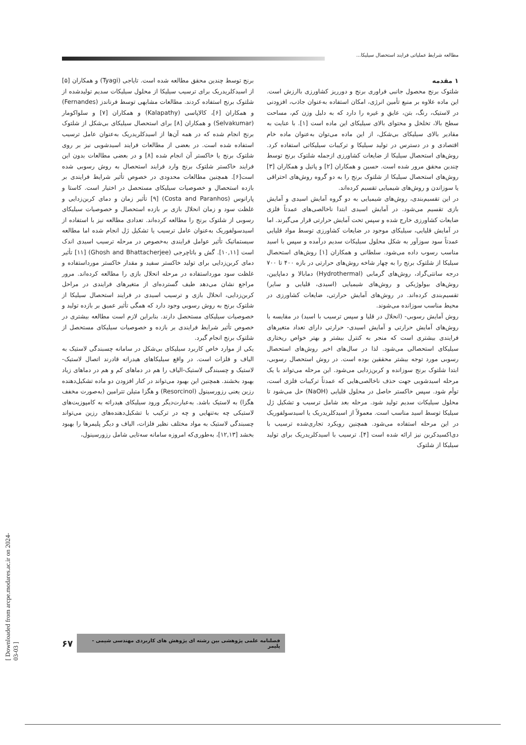مطالعه شرایط عملیاتی فرایند استحصال سیلیکا...
۱ مقدمه
شلتوک برنج محصول جانبی فراوری برنج و دورریز کشاورزی باارزش است. این ماده علاوه بر منبع تأمین انرژی، امکان استفاده به‌عنوان جاذب، افزودنی در لاستیک، رنگ، بتن، عایق و غیره را دارد که به دلیل وزن کم، مساحت سطح بالا، تخلخل و محتوای بالای سیلیکای این ماده است [۱]. با عنایت به مقادیر بالای سیلیکای بی‌شکل، از این ماده می‌توان به‌عنوان ماده خام اقتصادی و در دسترس در تولید سیلیکا و ترکیبات سیلیکاتی استفاده کرد. روش‌های استحصال سیلیکا از ضایعات کشاورزی ازجمله شلتوک برنج توسط چندین محقق مرور شده است. حسین و همکاران [۲] و پاتیل و همکاران [۳] روش‌های استحصال سیلیکا از شلتوک برنج را به دو گروه روش‌های احتراقی یا سوزاندن و روش‌های شیمیایی تقسیم کرده‌اند.
در این تقسیم‌بندی، روش‌های شیمیایی به دو گروه آمایش اسیدی و آمایش بازی تقسیم می‌شود. در آمایش اسیدی ابتدا ناخالصی‌های عمدتاً فلزی ضایعات کشاورزی خارج شده و سپس تحت آمایش حرارتی قرار می‌گیرند. اما در آمایش قلیایی، سیلیکای موجود در ضایعات کشاورزی توسط مواد قلیایی عمدتاً سود سوزآور به شکل محلول سیلیکات سدیم درآمده و سپس با اسید مناسب رسوب داده می‌شود. سلطانی و همکاران [۱] روش‌های استحصال سیلیکا از شلتوک برنج را به چهار شاخه روش‌های حرارتی در بازه ۴۰۰ تا ۷۰۰ درجه سانتی‌گراد، روش‌های گرمابی (Hydrothermal) دمابالا و دماپایین، روش‌های بیولوژیکی و روش‌های شیمیایی (اسیدی، قلیایی و سایر) تقسیم‌بندی کرده‌اند. در روش‌های آمایش حرارتی، ضایعات کشاورزی در محیط مناسب سوزانده می‌شوند.
روش آمایش رسوبی- (انحلال در قلیا و سپس ترسیب با اسید) در مقایسه با روش‌های آمایش حرارتی و آمایش اسیدی- حرارتی دارای تعداد متغیرهای فرایندی بیشتری است که منجر به کنترل بیشتر و بهتر خواص ریختاری سیلیکای استحصالی می‌شود. لذا در سال‌های اخیر روش‌های استحصال رسوبی مورد توجه بیشتر محققین بوده است. در روش استحصال رسوبی، ابتدا شلتوک برنج سوزانده و کربن‌زدایی می‌شود. این مرحله می‌تواند با یک مرحله اسیدشویی جهت حذف ناخالصی‌هایی که عمدتاً ترکیبات فلزی است، توأم شود. سپس خاکستر حاصل در محلول قلیایی (NaOH) حل می‌شود تا محلول سیلیکات سدیم تولید شود. مرحله بعد شامل ترسیب و تشکیل ژل سیلیکا توسط اسید مناسب است. معمولاً از اسیدکلریدریک یا اسیدسولفوریک در این مرحله استفاده می‌شود. همچنین رویکرد تجاری‌شده ترسیب با دی‌اکسیدکربن نیز ارائه شده است [۴]. ترسیب با اسیدکلریدریک برای تولید سیلیکا از شلتوک
برنج توسط چندین محقق مطالعه شده است. تایاجی (Tyagi) و همکاران [۵] از اسیدکلریدریک برای ترسیب سیلیکا از محلول سیلیکات سدیم تولیدشده از شلتوک برنج استفاده کردند. مطالعات مشابهی توسط فرناندز (Fernandes) و همکاران [۶]، کالاپاسی (Kalapathy) و همکاران [۷] و سلواکومار (Selvakumar) و همکاران [۸] برای استحصال سیلیکای بی‌شکل از شلتوک برنج انجام شده که در همه آن‌ها از اسیدکلریدریک به‌عنوان عامل ترسیب استفاده شده است. در بعضی از مطالعات فرایند اسیدشویی نیز بر روی شلتوک برنج یا خاکستر آن انجام شده [۸] و در بعضی مطالعات بدون این فرایند خاکستر شلتوک برنج وارد فرایند استحصال به روش رسوبی شده است[۶]. همچنین مطالعات محدودی در خصوص تأثیر شرایط فرایندی بر بازده استحصال و خصوصیات سیلیکای مستحصل در اختیار است. کاستا و پارانوس (Costa and Paranhos) [۹] تأثیر زمان و دمای کربن‌زدایی و غلظت سود و زمان انحلال بازی بر بازده استحصال و خصوصیات سیلیکای رسوبی از شلتوک برنج را مطالعه کرده‌اند. تعدادی مطالعه نیز با استفاده از اسیدسولفوریک به‌عنوان عامل ترسیب یا تشکیل ژل انجام شده اما مطالعه سیستماتیک تأثیر عوامل فرایندی به‌خصوص در مرحله ترسیب اسیدی اندک است [۱۰,۱۱]. گش و باتاچرجی (Ghosh and Bhattacherjee) [۱۱] تأثیر دمای کربن‌زدایی برای تولید خاکستر سفید و مقدار خاکستر مورداستفاده و غلظت سود مورداستفاده در مرحله انحلال بازی را مطالعه کرده‌اند. مرور مراجع نشان می‌دهد طیف گسترده‌ای از متغیرهای فرایندی در مراحل کربن‌زدایی، انحلال بازی و ترسیب اسیدی در فرایند استحصال سیلیکا از شلتوک برنج به روش رسوبی وجود دارد که همگی تأثیر عمیق بر بازده تولید و خصوصیات سیلیکای مستحصل دارند. بنابراین لازم است مطالعه بیشتری در خصوص تأثیر شرایط فرایندی بر بازده و خصوصیات سیلیکای مستحصل از شلتوک برنج انجام گیرد.
یکی از موارد خاص کاربرد سیلیکای بی‌شکل در سامانه چسبندگی لاستیک به الیاف و فلزات است. در واقع سیلیکاهای هیدراته قادرند اتصال لاستیک-لاستیک و چسبندگی لاستیک-الیاف را هم در دماهای کم و هم در دماهای زیاد بهبود بخشند. همچنین این بهبود می‌تواند در کنار افزودن دو ماده تشکیل‌دهنده رزین یعنی رزورسینول (Resorcinol) و هگزا متیلن تترامین (به‌صورت مخفف هگزا) به لاستیک باشد. به‌عبارت‌دیگر ورود سیلیکای هیدراته به کامپوزیت‌های لاستیکی چه به‌تنهایی و چه در ترکیب با تشکیل‌دهنده‌های رزین می‌تواند چسبندگی لاستیک به مواد مختلف نظیر فلزات، الیاف و دیگر پلیمرها را بهبود بخشد [۱۲,۱۳]، به‌طوری‌که امروزه سامانه سه‌تایی شامل رزورسینول،
فصلنامه علمی پژوهشی بین رشته ای پژوهش های کاربردی مهندسی شیمی - پلیمر ۶۷
[ Downloaded from arcpe.modares.ac.ir on 2024-03-03 ]